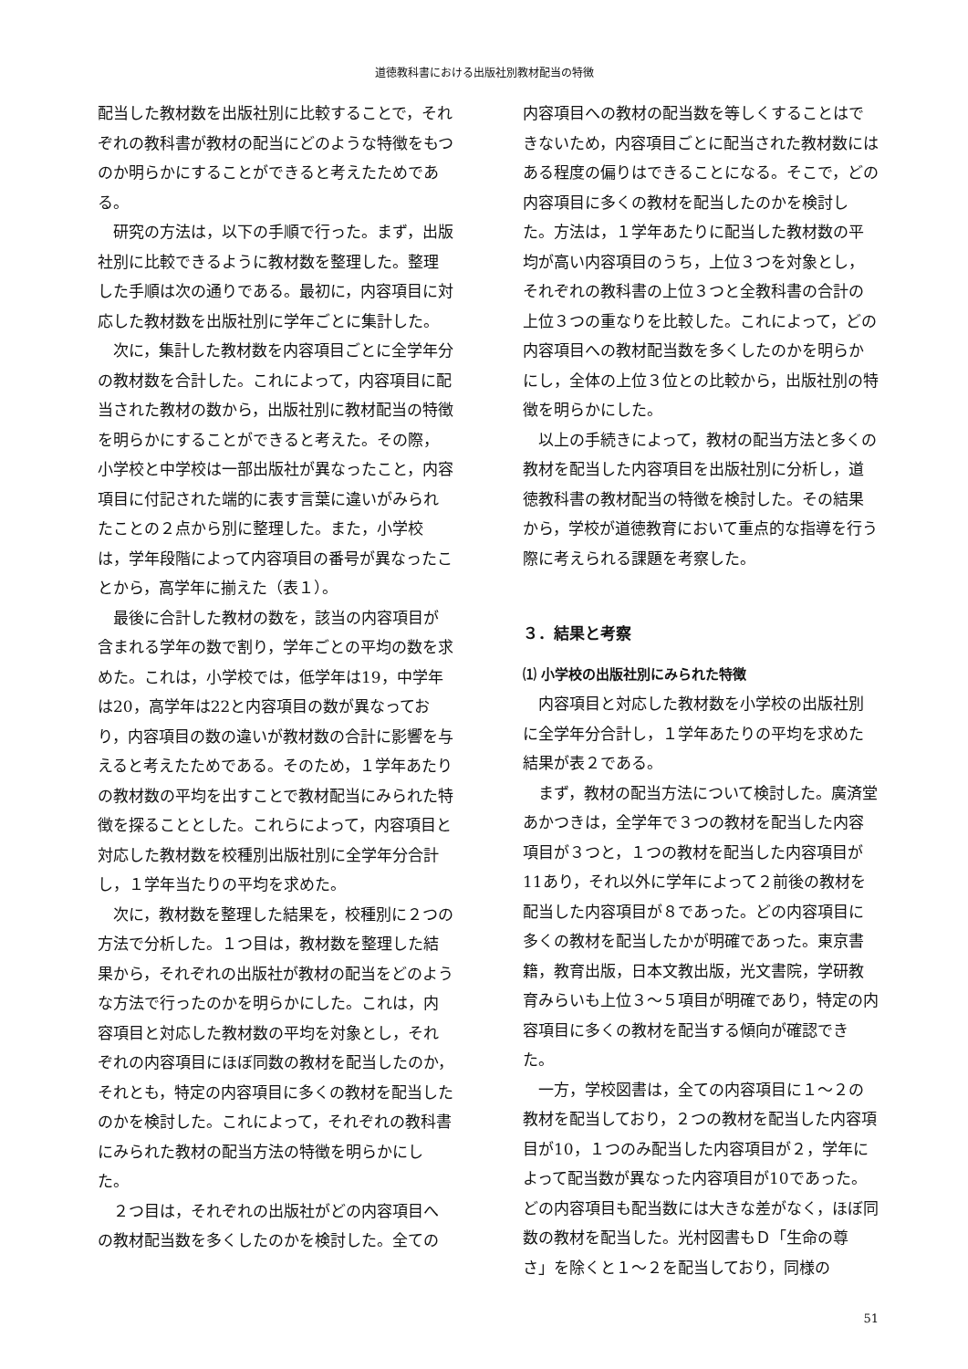道徳教科書における出版社別教材配当の特徴
配当した教材数を出版社別に比較することで，それぞれの教科書が教材の配当にどのような特徴をもつのか明らかにすることができると考えたためである。
研究の方法は，以下の手順で行った。まず，出版社別に比較できるように教材数を整理した。整理した手順は次の通りである。最初に，内容項目に対応した教材数を出版社別に学年ごとに集計した。
次に，集計した教材数を内容項目ごとに全学年分の教材数を合計した。これによって，内容項目に配当された教材の数から，出版社別に教材配当の特徴を明らかにすることができると考えた。その際，小学校と中学校は一部出版社が異なったこと，内容項目に付記された端的に表す言葉に違いがみられたことの２点から別に整理した。また，小学校は，学年段階によって内容項目の番号が異なったことから，高学年に揃えた（表１）。
最後に合計した教材の数を，該当の内容項目が含まれる学年の数で割り，学年ごとの平均の数を求めた。これは，小学校では，低学年は19，中学年は20，高学年は22と内容項目の数が異なっており，内容項目の数の違いが教材数の合計に影響を与えると考えたためである。そのため，１学年あたりの教材数の平均を出すことで教材配当にみられた特徴を探ることとした。これらによって，内容項目と対応した教材数を校種別出版社別に全学年分合計し，１学年当たりの平均を求めた。
次に，教材数を整理した結果を，校種別に２つの方法で分析した。１つ目は，教材数を整理した結果から，それぞれの出版社が教材の配当をどのような方法で行ったのかを明らかにした。これは，内容項目と対応した教材数の平均を対象とし，それぞれの内容項目にほぼ同数の教材を配当したのか，それとも，特定の内容項目に多くの教材を配当したのかを検討した。これによって，それぞれの教科書にみられた教材の配当方法の特徴を明らかにした。
２つ目は，それぞれの出版社がどの内容項目への教材配当数を多くしたのかを検討した。全ての
内容項目への教材の配当数を等しくすることはできないため，内容項目ごとに配当された教材数にはある程度の偏りはできることになる。そこで，どの内容項目に多くの教材を配当したのかを検討した。方法は，１学年あたりに配当した教材数の平均が高い内容項目のうち，上位３つを対象とし，それぞれの教科書の上位３つと全教科書の合計の上位３つの重なりを比較した。これによって，どの内容項目への教材配当数を多くしたのかを明らかにし，全体の上位３位との比較から，出版社別の特徴を明らかにした。
以上の手続きによって，教材の配当方法と多くの教材を配当した内容項目を出版社別に分析し，道徳教科書の教材配当の特徴を検討した。その結果から，学校が道徳教育において重点的な指導を行う際に考えられる課題を考察した。
３．結果と考察
⑴ 小学校の出版社別にみられた特徴
内容項目と対応した教材数を小学校の出版社別に全学年分合計し，１学年あたりの平均を求めた結果が表２である。
まず，教材の配当方法について検討した。廣済堂あかつきは，全学年で３つの教材を配当した内容項目が３つと，１つの教材を配当した内容項目が11あり，それ以外に学年によって２前後の教材を配当した内容項目が８であった。どの内容項目に多くの教材を配当したかが明確であった。東京書籍，教育出版，日本文教出版，光文書院，学研教育みらいも上位３～５項目が明確であり，特定の内容項目に多くの教材を配当する傾向が確認できた。
一方，学校図書は，全ての内容項目に１～２の教材を配当しており，２つの教材を配当した内容項目が10，１つのみ配当した内容項目が２，学年によって配当数が異なった内容項目が10であった。どの内容項目も配当数には大きな差がなく，ほぼ同数の教材を配当した。光村図書もＤ「生命の尊さ」を除くと１～２を配当しており，同様の
51